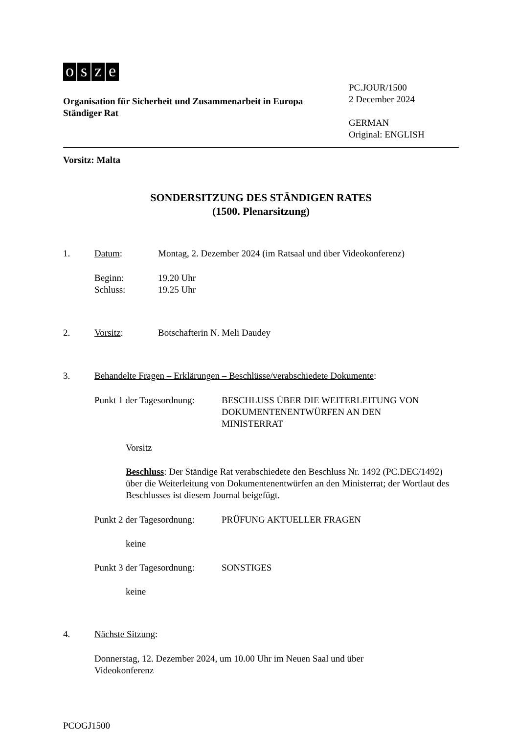osze
Organisation für Sicherheit und Zusammenarbeit in Europa
Ständiger Rat
PC.JOUR/1500
2 December 2024
GERMAN
Original: ENGLISH
Vorsitz: Malta
SONDERSITZUNG DES STÄNDIGEN RATES
(1500. Plenarsitzung)
1. Datum: Montag, 2. Dezember 2024 (im Ratsaal und über Videokonferenz)
Beginn: 19.20 Uhr
Schluss: 19.25 Uhr
2. Vorsitz: Botschafterin N. Meli Daudey
3. Behandelte Fragen – Erklärungen – Beschlüsse/verabschiedete Dokumente:
Punkt 1 der Tagesordnung: BESCHLUSS ÜBER DIE WEITERLEITUNG VON
DOKUMENTENENTWÜRFEN AN DEN
MINISTERRAT
Vorsitz
Beschluss: Der Ständige Rat verabschiedete den Beschluss Nr. 1492 (PC.DEC/1492) über die Weiterleitung von Dokumentenentwürfen an den Ministerrat; der Wortlaut des Beschlusses ist diesem Journal beigefügt.
Punkt 2 der Tagesordnung: PRÜFUNG AKTUELLER FRAGEN
keine
Punkt 3 der Tagesordnung: SONSTIGES
keine
4. Nächste Sitzung:
Donnerstag, 12. Dezember 2024, um 10.00 Uhr im Neuen Saal und über
Videokonferenz
PCOGJ1500